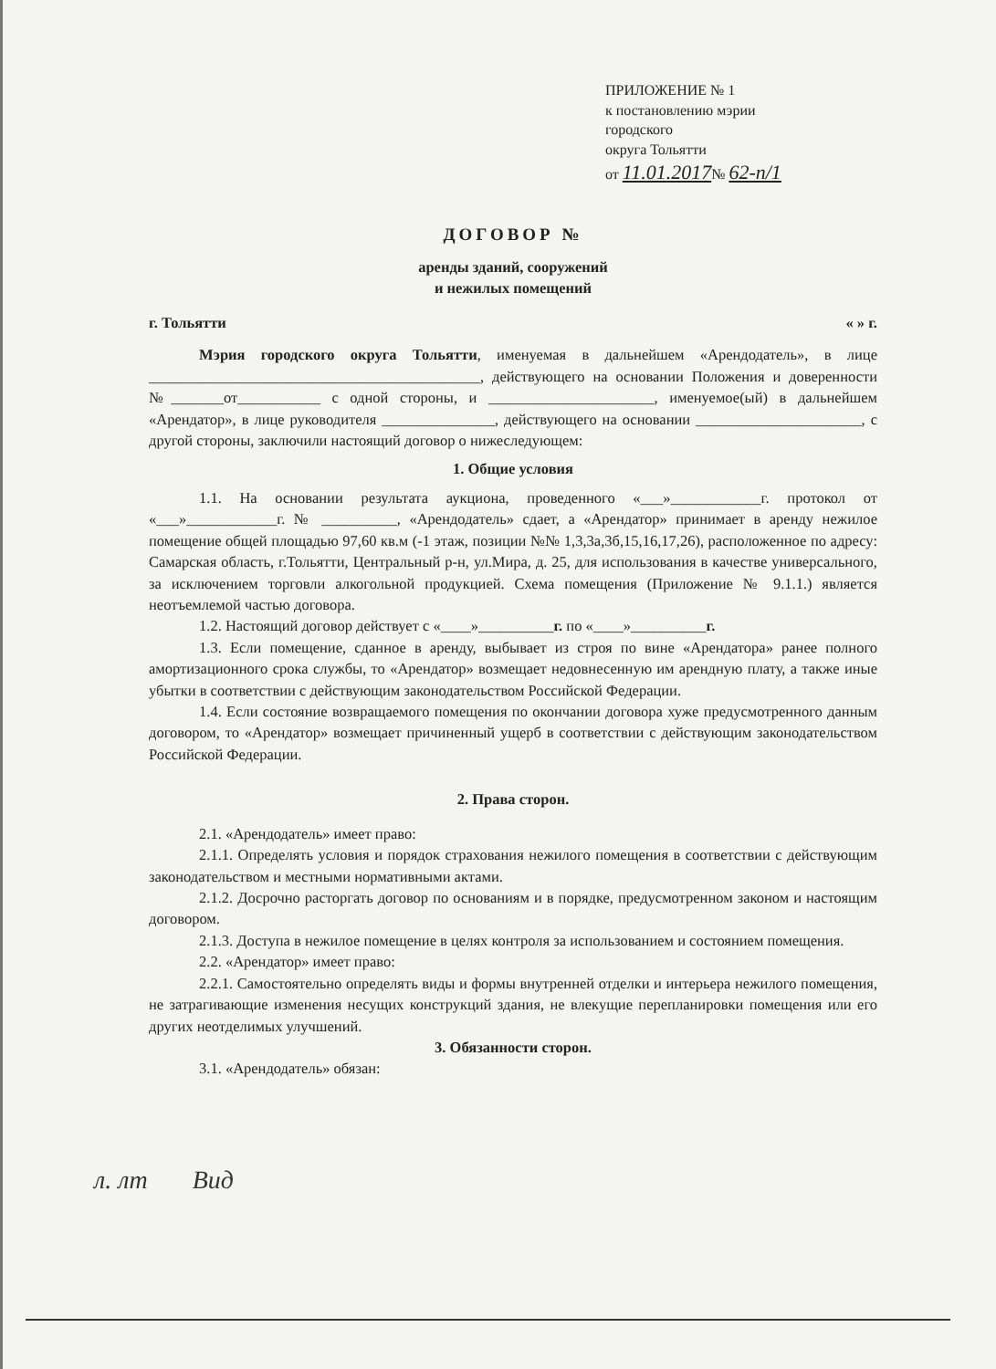ПРИЛОЖЕНИЕ № 1
к постановлению мэрии
городского
округа Тольятти
от 11.01.2017№ 62-п/1
ДОГОВОР №
аренды зданий, сооружений
и нежилых помещений
г. Тольятти « » г.
Мэрия городского округа Тольятти, именуемая в дальнейшем «Арендодатель», в лице ____________________________________________, действующего на основании Положения и доверенности №_______от___________ с одной стороны, и ______________________, именуемое(ый) в дальнейшем «Арендатор», в лице руководителя _______________, действующего на основании ______________________, с другой стороны, заключили настоящий договор о нижеследующем:
1. Общие условия
1.1. На основании результата аукциона, проведенного «___»____________г. протокол от «___»____________г. № __________, «Арендодатель» сдает, а «Арендатор» принимает в аренду нежилое помещение общей площадью 97,60 кв.м (-1 этаж, позиции №№ 1,3,3а,3б,15,16,17,26), расположенное по адресу: Самарская область, г.Тольятти, Центральный р-н, ул.Мира, д. 25, для использования в качестве универсального, за исключением торговли алкогольной продукцией. Схема помещения (Приложение № 9.1.1.) является неотъемлемой частью договора.
1.2. Настоящий договор действует с «____»__________г. по «____»__________г.
1.3. Если помещение, сданное в аренду, выбывает из строя по вине «Арендатора» ранее полного амортизационного срока службы, то «Арендатор» возмещает недовнесенную им арендную плату, а также иные убытки в соответствии с действующим законодательством Российской Федерации.
1.4. Если состояние возвращаемого помещения по окончании договора хуже предусмотренного данным договором, то «Арендатор» возмещает причиненный ущерб в соответствии с действующим законодательством Российской Федерации.
2. Права сторон.
2.1. «Арендодатель» имеет право:
2.1.1. Определять условия и порядок страхования нежилого помещения в соответствии с действующим законодательством и местными нормативными актами.
2.1.2. Досрочно расторгать договор по основаниям и в порядке, предусмотренном законом и настоящим договором.
2.1.3. Доступа в нежилое помещение в целях контроля за использованием и состоянием помещения.
2.2. «Арендатор» имеет право:
2.2.1. Самостоятельно определять виды и формы внутренней отделки и интерьера нежилого помещения, не затрагивающие изменения несущих конструкций здания, не влекущие перепланировки помещения или его других неотделимых улучшений.
3. Обязанности сторон.
3.1. «Арендодатель» обязан:
л. лт Вид